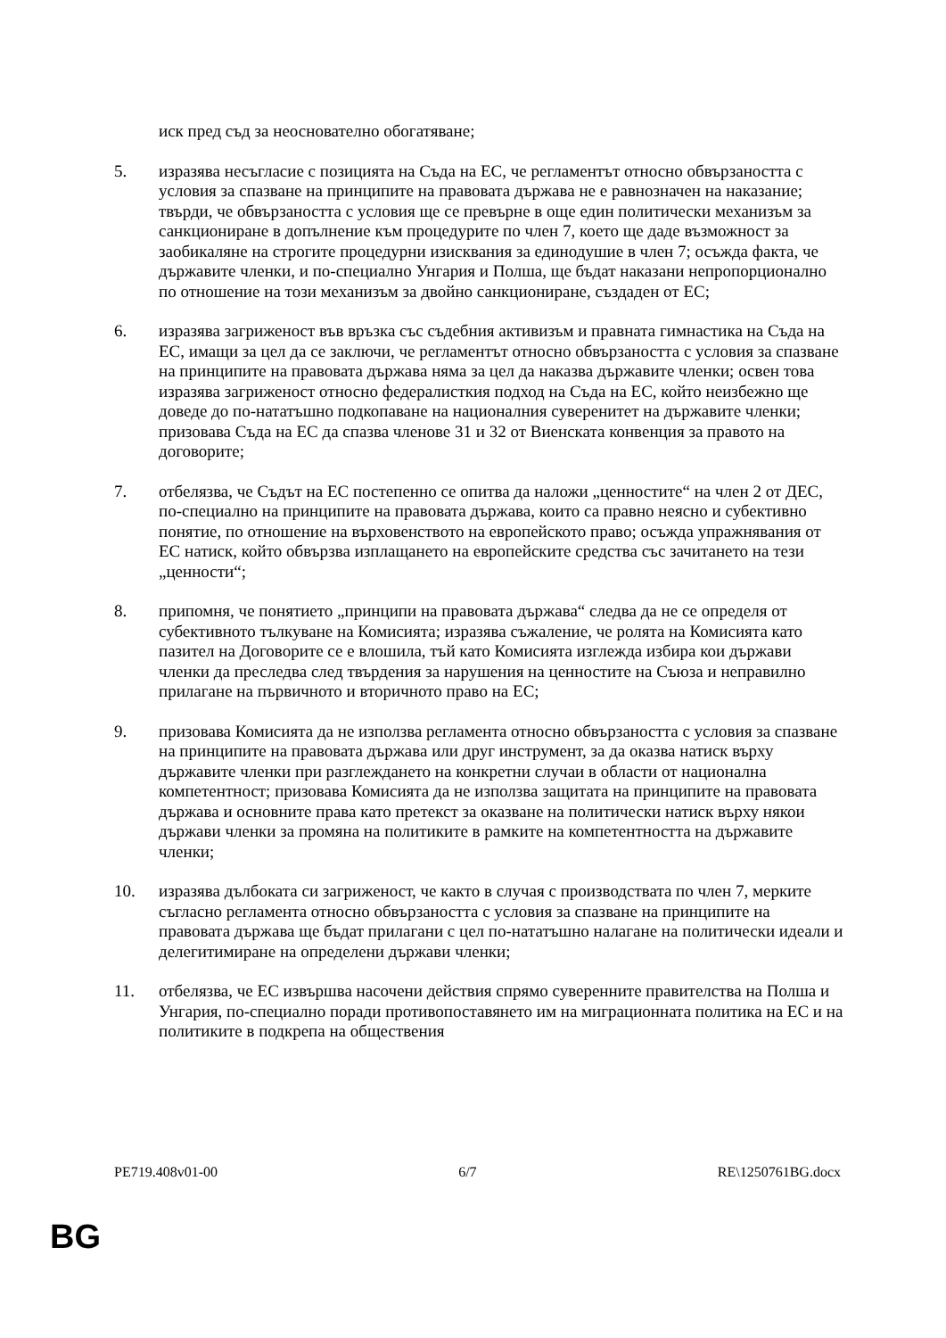иск пред съд за неоснователно обогатяване;
5. изразява несъгласие с позицията на Съда на ЕС, че регламентът относно обвързаността с условия за спазване на принципите на правовата държава не е равнозначен на наказание; твърди, че обвързаността с условия ще се превърне в още един политически механизъм за санкциониране в допълнение към процедурите по член 7, което ще даде възможност за заобикаляне на строгите процедурни изисквания за единодушие в член 7; осъжда факта, че държавите членки, и по-специално Унгария и Полша, ще бъдат наказани непропорционално по отношение на този механизъм за двойно санкциониране, създаден от ЕС;
6. изразява загриженост във връзка със съдебния активизъм и правната гимнастика на Съда на ЕС, имащи за цел да се заключи, че регламентът относно обвързаността с условия за спазване на принципите на правовата държава няма за цел да наказва държавите членки; освен това изразява загриженост относно федералисткия подход на Съда на ЕС, който неизбежно ще доведе до по-нататъшно подкопаване на националния суверенитет на държавите членки; призовава Съда на ЕС да спазва членове 31 и 32 от Виенската конвенция за правото на договорите;
7. отбелязва, че Съдът на ЕС постепенно се опитва да наложи „ценностите“ на член 2 от ДЕС, по-специално на принципите на правовата държава, които са правно неясно и субективно понятие, по отношение на върховенството на европейското право; осъжда упражнявания от ЕС натиск, който обвързва изплащането на европейските средства със зачитането на тези „ценности“;
8. припомня, че понятието „принципи на правовата държава“ следва да не се определя от субективното тълкуване на Комисията; изразява съжаление, че ролята на Комисията като пазител на Договорите се е влошила, тъй като Комисията изглежда избира кои държави членки да преследва след твърдения за нарушения на ценностите на Съюза и неправилно прилагане на първичното и вторичното право на ЕС;
9. призовава Комисията да не използва регламента относно обвързаността с условия за спазване на принципите на правовата държава или друг инструмент, за да оказва натиск върху държавите членки при разглеждането на конкретни случаи в области от национална компетентност; призовава Комисията да не използва защитата на принципите на правовата държава и основните права като претекст за оказване на политически натиск върху някои държави членки за промяна на политиките в рамките на компетентността на държавите членки;
10. изразява дълбоката си загриженост, че както в случая с производствата по член 7, мерките съгласно регламента относно обвързаността с условия за спазване на принципите на правовата държава ще бъдат прилагани с цел по-нататъшно налагане на политически идеали и делегитимиране на определени държави членки;
11. отбелязва, че ЕС извършва насочени действия спрямо суверенните правителства на Полша и Унгария, по-специално поради противопоставянето им на миграционната политика на ЕС и на политиките в подкрепа на обществения
PE719.408v01-00 6/7 RE\1250761BG.docx
BG